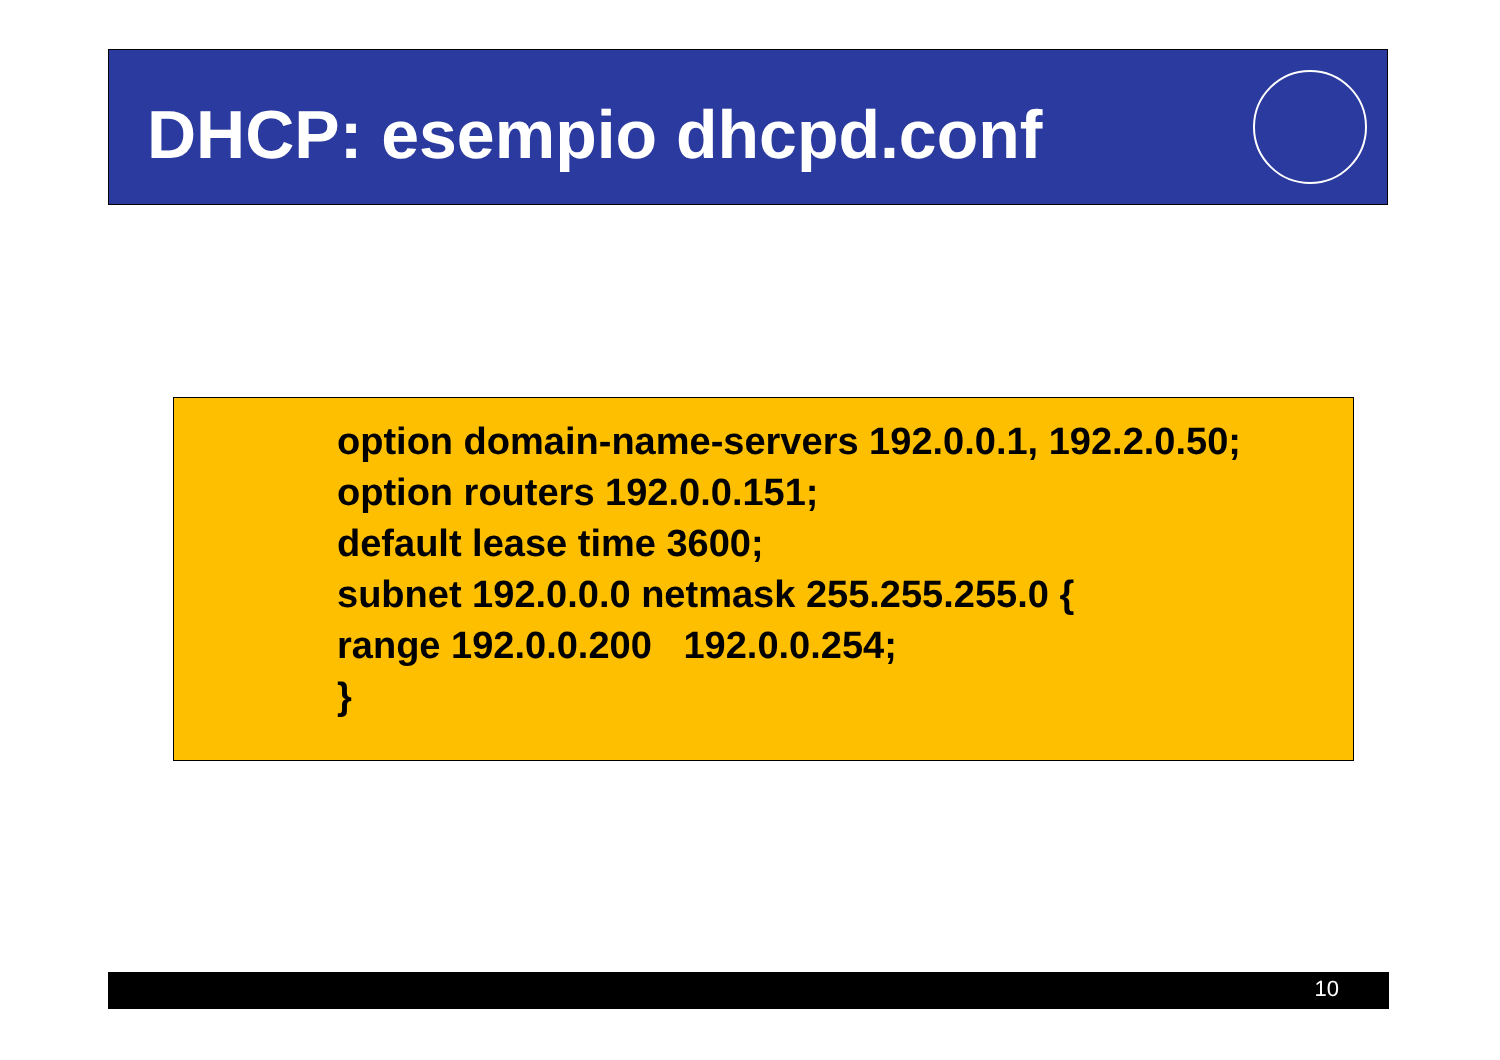DHCP: esempio dhcpd.conf
option domain-name-servers 192.0.0.1, 192.2.0.50;
option routers 192.0.0.151;
default lease time 3600;
subnet 192.0.0.0 netmask 255.255.255.0 {
range 192.0.0.200 192.0.0.254;
}
10